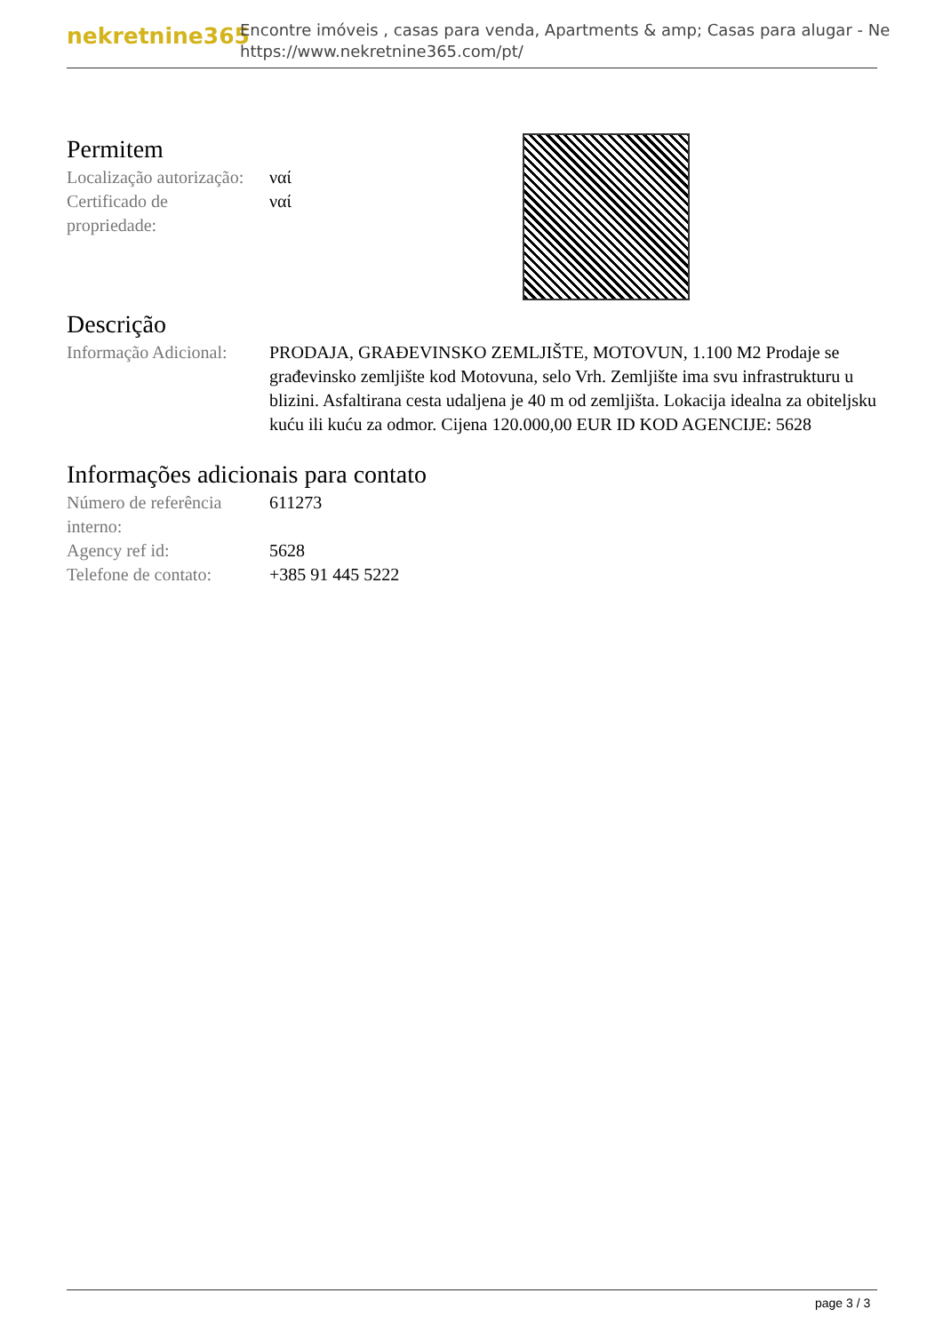nekretnine365
Encontre imóveis , casas para venda, Apartments & amp; Casas para alugar - Ne
https://www.nekretnine365.com/pt/
Permitem
| Localização autorização: | ναί |
| Certificado de propriedade: | ναί |
Descrição
| Informação Adicional: | PRODAJA, GRAĐEVINSKO ZEMLJIŠTE, MOTOVUN, 1.100 M2 Prodaje se građevinsko zemljište kod Motovuna, selo Vrh. Zemljište ima svu infrastrukturu u blizini. Asfaltirana cesta udaljena je 40 m od zemljišta. Lokacija idealna za obiteljsku kuću ili kuću za odmor. Cijena 120.000,00 EUR ID KOD AGENCIJE: 5628 |
Informações adicionais para contato
| Número de referência interno: | 611273 |
| Agency ref id: | 5628 |
| Telefone de contato: | +385 91 445 5222 |
page 3 / 3